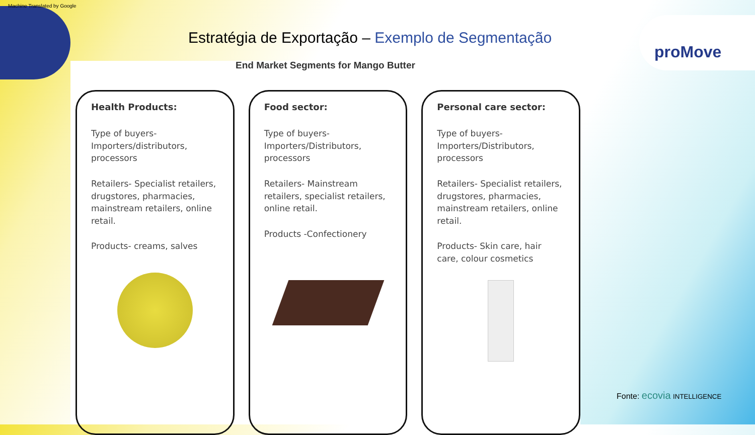Machine Translated by Google
Estratégia de Exportação – Exemplo de Segmentação
proMove
End Market Segments for Mango Butter
Health Products:
Type of buyers- Importers/distributors, processors
Retailers- Specialist retailers, drugstores, pharmacies, mainstream retailers, online retail.
Products- creams, salves
Food sector:
Type of buyers- Importers/Distributors, processors
Retailers- Mainstream retailers, specialist retailers, online retail.
Products -Confectionery
Personal care sector:
Type of buyers- Importers/Distributors, processors
Retailers- Specialist retailers, drugstores, pharmacies, mainstream retailers, online retail.
Products- Skin care, hair care, colour cosmetics
Fonte: ecovia INTELLIGENCE